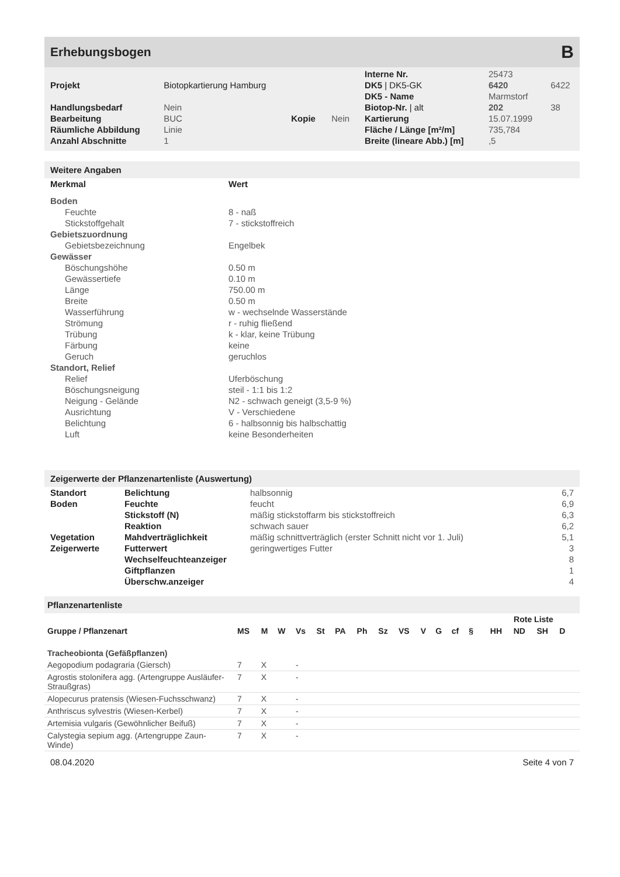Erhebungsbogen B
| | | | | Interne Nr. | 25473 | |
| Projekt | Biotopkartierung Hamburg | | | DK5 / DK5-GK | 6420 | 6422 |
| | | | | DK5 - Name | Marmstorf | |
| Handlungsbedarf | Nein | | | Biotop-Nr. / alt | 202 | 38 |
| Bearbeitung | BUC | Kopie | Nein | Kartierung | 15.07.1999 | |
| Räumliche Abbildung | Linie | | | Fläche / Länge [m²/m] | 735,784 | |
| Anzahl Abschnitte | 1 | | | Breite (lineare Abb.) [m] | ,5 | |
Weitere Angaben
| Merkmal | Wert |
| --- | --- |
| Boden | |
| Feuchte | 8 - naß |
| Stickstoffgehalt | 7 - stickstoffreich |
| Gebietszuordnung | |
| Gebietsbezeichnung | Engelbek |
| Gewässer | |
| Böschungshöhe | 0.50 m |
| Gewässertiefe | 0.10 m |
| Länge | 750.00 m |
| Breite | 0.50 m |
| Wasserführung | w - wechselnde Wasserstände |
| Strömung | r - ruhig fließend |
| Trübung | k - klar, keine Trübung |
| Färbung | keine |
| Geruch | geruchlos |
| Standort, Relief | |
| Relief | Uferböschung |
| Böschungsneigung | steil - 1:1 bis 1:2 |
| Neigung - Gelände | N2 - schwach geneigt (3,5-9 %) |
| Ausrichtung | V - Verschiedene |
| Belichtung | 6 - halbsonnig bis halbschattig |
| Luft | keine Besonderheiten |
Zeigerwerte der Pflanzenartenliste (Auswertung)
| Standort | Belichtung | halbsonnig | 6,7 |
| Boden | Feuchte | feucht | 6,9 |
| | Stickstoff (N) | mäßig stickstoffarm bis stickstoffreich | 6,3 |
| | Reaktion | schwach sauer | 6,2 |
| Vegetation | Mahdverträglichkeit | mäßig schnittverträglich (erster Schnitt nicht vor 1. Juli) | 5,1 |
| Zeigerwerte | Futterwert | geringwertiges Futter | 3 |
| | Wechselfeuchteanzeiger | | 8 |
| | Giftpflanzen | | 1 |
| | Überschw.anzeiger | | 4 |
Pflanzenartenliste
| | | | | | | | | | | | | | | | Rote Liste | | | | |
| --- | --- | --- | --- | --- | --- | --- | --- | --- | --- | --- | --- | --- | --- | --- | --- | --- | --- | --- | --- |
| Gruppe / Pflanzenart | MS | M | W | Vs | St | PA | Ph | Sz | VS | V | G | cf | § | | HH | ND | SH | D | |
| Tracheobionta (Gefäßpflanzen) | | | | | | | | | | | | | | | | | | | |
| Aegopodium podagraria (Giersch) | 7 | X | | - | | | | | | | | | | | | | | | |
| Agrostis stolonifera agg. (Artengruppe Ausläufer-Straußgras) | 7 | X | | - | | | | | | | | | | | | | | | |
| Alopecurus pratensis (Wiesen-Fuchsschwanz) | 7 | X | | - | | | | | | | | | | | | | | | |
| Anthriscus sylvestris (Wiesen-Kerbel) | 7 | X | | - | | | | | | | | | | | | | | | |
| Artemisia vulgaris (Gewöhnlicher Beifuß) | 7 | X | | - | | | | | | | | | | | | | | | |
| Calystegia sepium agg. (Artengruppe Zaun-Winde) | 7 | X | | - | | | | | | | | | | | | | | | |
08.04.2020 Seite 4 von 7